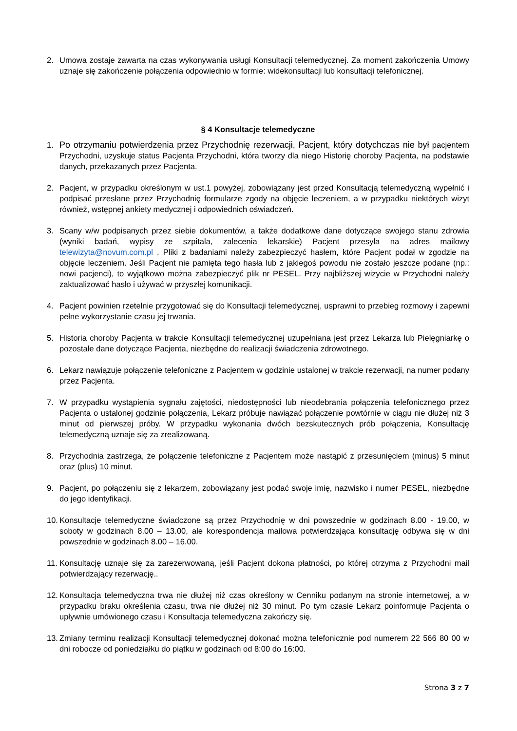2. Umowa zostaje zawarta na czas wykonywania usługi Konsultacji telemedycznej. Za moment zakończenia Umowy uznaje się zakończenie połączenia odpowiednio w formie: widekonsultacji lub konsultacji telefonicznej.
§ 4 Konsultacje telemedyczne
1. Po otrzymaniu potwierdzenia przez Przychodnię rezerwacji, Pacjent, który dotychczas nie był pacjentem Przychodni, uzyskuje status Pacjenta Przychodni, która tworzy dla niego Historię choroby Pacjenta, na podstawie danych, przekazanych przez Pacjenta.
2. Pacjent, w przypadku określonym w ust.1 powyżej, zobowiązany jest przed Konsultacją telemedyczną wypełnić i podpisać przesłane przez Przychodnię formularze zgody na objęcie leczeniem, a w przypadku niektórych wizyt również, wstępnej ankiety medycznej i odpowiednich oświadczeń.
3. Scany w/w podpisanych przez siebie dokumentów, a także dodatkowe dane dotyczące swojego stanu zdrowia (wyniki badań, wypisy ze szpitala, zalecenia lekarskie) Pacjent przesyła na adres mailowy telewizyta@novum.com.pl . Pliki z badaniami należy zabezpieczyć hasłem, które Pacjent podał w zgodzie na objęcie leczeniem. Jeśli Pacjent nie pamięta tego hasła lub z jakiegoś powodu nie zostało jeszcze podane (np.: nowi pacjenci), to wyjątkowo można zabezpieczyć plik nr PESEL. Przy najbliższej wizycie w Przychodni należy zaktualizować hasło i używać w przyszłej komunikacji.
4. Pacjent powinien rzetelnie przygotować się do Konsultacji telemedycznej, usprawni to przebieg rozmowy i zapewni pełne wykorzystanie czasu jej trwania.
5. Historia choroby Pacjenta w trakcie Konsultacji telemedycznej uzupełniana jest przez Lekarza lub Pielęgniarkę o pozostałe dane dotyczące Pacjenta, niezbędne do realizacji świadczenia zdrowotnego.
6. Lekarz nawiązuje połączenie telefoniczne z Pacjentem w godzinie ustalonej w trakcie rezerwacji, na numer podany przez Pacjenta.
7. W przypadku wystąpienia sygnału zajętości, niedostępności lub nieodebrania połączenia telefonicznego przez Pacjenta o ustalonej godzinie połączenia, Lekarz próbuje nawiązać połączenie powtórnie w ciągu nie dłużej niż 3 minut od pierwszej próby. W przypadku wykonania dwóch bezskutecznych prób połączenia, Konsultację telemedyczną uznaje się za zrealizowaną.
8. Przychodnia zastrzega, że połączenie telefoniczne z Pacjentem może nastąpić z przesunięciem (minus) 5 minut oraz (plus) 10 minut.
9. Pacjent, po połączeniu się z lekarzem, zobowiązany jest podać swoje imię, nazwisko i numer PESEL, niezbędne do jego identyfikacji.
10. Konsultacje telemedyczne świadczone są przez Przychodnię w dni powszednie w godzinach 8.00 - 19.00, w soboty w godzinach 8.00 – 13.00, ale korespondencja mailowa potwierdzająca konsultację odbywa się w dni powszednie w godzinach 8.00 – 16.00.
11. Konsultację uznaje się za zarezerwowaną, jeśli Pacjent dokona płatności, po której otrzyma z Przychodni mail potwierdzający rezerwację..
12. Konsultacja telemedyczna trwa nie dłużej niż czas określony w Cenniku podanym na stronie internetowej, a w przypadku braku określenia czasu, trwa nie dłużej niż 30 minut. Po tym czasie Lekarz poinformuje Pacjenta o upływnie umówionego czasu i Konsultacja telemedyczna zakończy się.
13. Zmiany terminu realizacji Konsultacji telemedycznej dokonać można telefonicznie pod numerem 22 566 80 00 w dni robocze od poniedziałku do piątku w godzinach od 8:00 do 16:00.
Strona 3 z 7